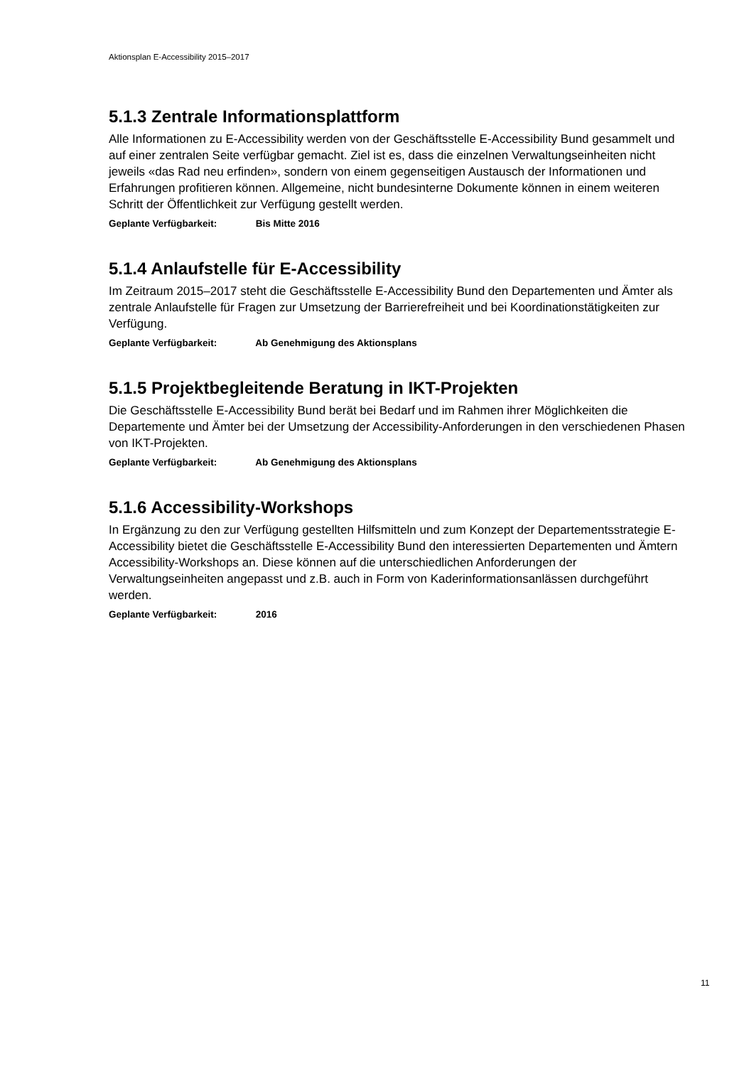Aktionsplan E-Accessibility 2015–2017
5.1.3 Zentrale Informationsplattform
Alle Informationen zu E-Accessibility werden von der Geschäftsstelle E-Accessibility Bund gesammelt und auf einer zentralen Seite verfügbar gemacht. Ziel ist es, dass die einzelnen Verwaltungseinheiten nicht jeweils «das Rad neu erfinden», sondern von einem gegenseitigen Austausch der Informationen und Erfahrungen profitieren können. Allgemeine, nicht bundesinterne Dokumente können in einem weiteren Schritt der Öffentlichkeit zur Verfügung gestellt werden.
Geplante Verfügbarkeit: Bis Mitte 2016
5.1.4 Anlaufstelle für E-Accessibility
Im Zeitraum 2015–2017 steht die Geschäftsstelle E-Accessibility Bund den Departementen und Ämter als zentrale Anlaufstelle für Fragen zur Umsetzung der Barrierefreiheit und bei Koordinationstätigkeiten zur Verfügung.
Geplante Verfügbarkeit: Ab Genehmigung des Aktionsplans
5.1.5 Projektbegleitende Beratung in IKT-Projekten
Die Geschäftsstelle E-Accessibility Bund berät bei Bedarf und im Rahmen ihrer Möglichkeiten die Departemente und Ämter bei der Umsetzung der Accessibility-Anforderungen in den verschiedenen Phasen von IKT-Projekten.
Geplante Verfügbarkeit: Ab Genehmigung des Aktionsplans
5.1.6 Accessibility-Workshops
In Ergänzung zu den zur Verfügung gestellten Hilfsmitteln und zum Konzept der Departementsstrategie E-Accessibility bietet die Geschäftsstelle E-Accessibility Bund den interessierten Departementen und Ämtern Accessibility-Workshops an. Diese können auf die unterschiedlichen Anforderungen der Verwaltungseinheiten angepasst und z.B. auch in Form von Kaderinformationsanlässen durchgeführt werden.
Geplante Verfügbarkeit: 2016
11